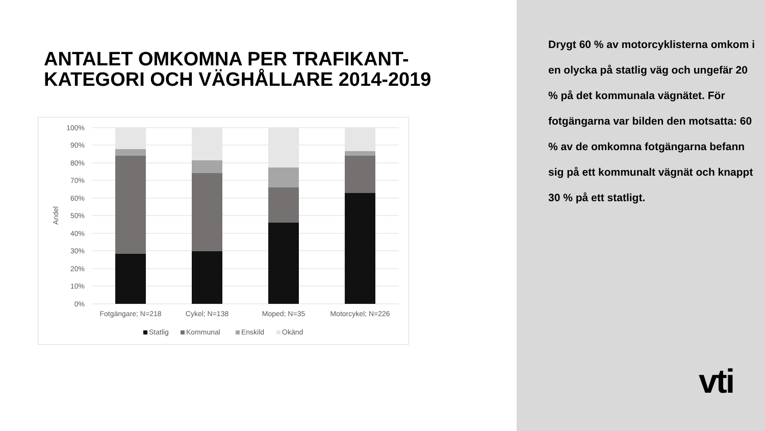ANTALET OMKOMNA PER TRAFIKANT-
KATEGORI OCH VÄGHÅLLARE 2014-2019
100%
90%
80%
70%
60%
50%
40%
30%
20%
10%
0%
Andel
Fotgängare; N=218
Cykel; N=138
Moped; N=35
Motorcykel; N=226
Statlig
Kommunal
Enskild
Okänd
Drygt 60 % av motorcyklisterna omkom i en olycka på statlig väg och ungefär 20 % på det kommunala vägnätet. För fotgängarna var bilden den motsatta: 60 % av de omkomna fotgängarna befann sig på ett kommunalt vägnät och knappt 30 % på ett statligt.
vti